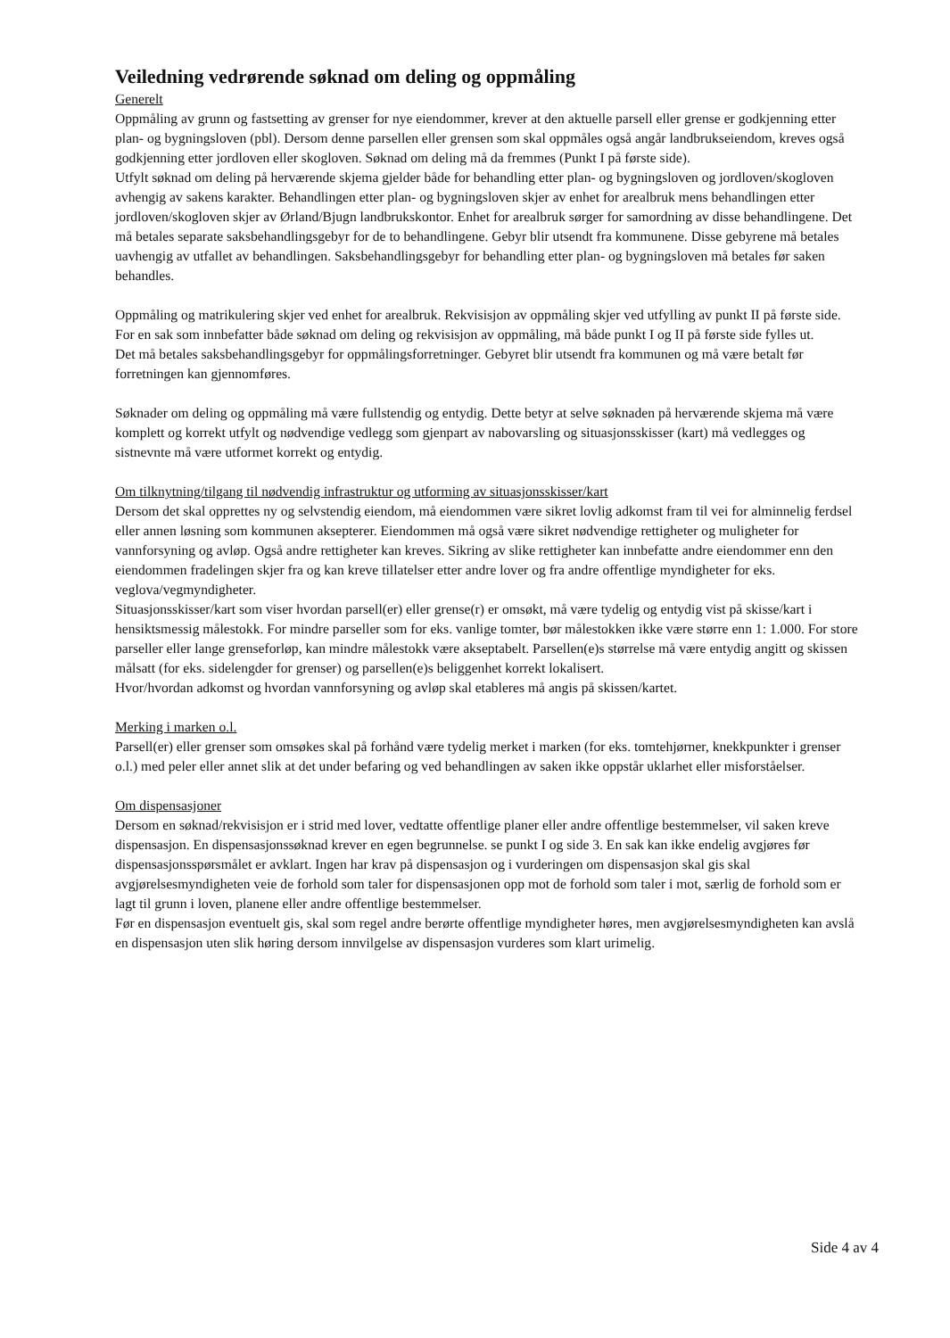Veiledning vedrørende søknad om deling og oppmåling
Generelt
Oppmåling av grunn og fastsetting av grenser for nye eiendommer, krever at den aktuelle parsell eller grense er godkjenning etter plan- og bygningsloven (pbl). Dersom denne parsellen eller grensen som skal oppmåles også angår landbrukseiendom, kreves også godkjenning etter jordloven eller skogloven. Søknad om deling må da fremmes (Punkt I på første side).
Utfylt søknad om deling på herværende skjema gjelder både for behandling etter plan- og bygningsloven og jordloven/skogloven avhengig av sakens karakter. Behandlingen etter plan- og bygningsloven skjer av enhet for arealbruk mens behandlingen etter jordloven/skogloven skjer av Ørland/Bjugn landbrukskontor. Enhet for arealbruk sørger for samordning av disse behandlingene. Det må betales separate saksbehandlingsgebyr for de to behandlingene. Gebyr blir utsendt fra kommunene. Disse gebyrene må betales uavhengig av utfallet av behandlingen. Saksbehandlingsgebyr for behandling etter plan- og bygningsloven må betales før saken behandles.
Oppmåling og matrikulering skjer ved enhet for arealbruk. Rekvisisjon av oppmåling skjer ved utfylling av punkt II på første side. For en sak som innbefatter både søknad om deling og rekvisisjon av oppmåling, må både punkt I og II på første side fylles ut.
Det må betales saksbehandlingsgebyr for oppmålingsforretninger. Gebyret blir utsendt fra kommunen og må være betalt før forretningen kan gjennomføres.
Søknader om deling og oppmåling må være fullstendig og entydig. Dette betyr at selve søknaden på herværende skjema må være komplett og korrekt utfylt og nødvendige vedlegg som gjenpart av nabovarsling og situasjonsskisser (kart) må vedlegges og sistnevnte må være utformet korrekt og entydig.
Om tilknytning/tilgang til nødvendig infrastruktur og utforming av situasjonsskisser/kart
Dersom det skal opprettes ny og selvstendig eiendom, må eiendommen være sikret lovlig adkomst fram til vei for alminnelig ferdsel eller annen løsning som kommunen aksepterer. Eiendommen må også være sikret nødvendige rettigheter og muligheter for vannforsyning og avløp. Også andre rettigheter kan kreves. Sikring av slike rettigheter kan innbefatte andre eiendommer enn den eiendommen fradelingen skjer fra og kan kreve tillatelser etter andre lover og fra andre offentlige myndigheter for eks. veglova/vegmyndigheter.
Situasjonsskisser/kart som viser hvordan parsell(er) eller grense(r) er omsøkt, må være tydelig og entydig vist på skisse/kart i hensiktsmessig målestokk. For mindre parseller som for eks. vanlige tomter, bør målestokken ikke være større enn 1: 1.000. For store parseller eller lange grenseforløp, kan mindre målestokk være akseptabelt. Parsellen(e)s størrelse må være entydig angitt og skissen målsatt (for eks. sidelengder for grenser) og parsellen(e)s beliggenhet korrekt lokalisert.
Hvor/hvordan adkomst og hvordan vannforsyning og avløp skal etableres må angis på skissen/kartet.
Merking i marken o.l.
Parsell(er) eller grenser som omsøkes skal på forhånd være tydelig merket i marken (for eks. tomtehjørner, knekkpunkter i grenser o.l.) med peler eller annet slik at det under befaring og ved behandlingen av saken ikke oppstår uklarhet eller misforståelser.
Om dispensasjoner
Dersom en søknad/rekvisisjon er i strid med lover, vedtatte offentlige planer eller andre offentlige bestemmelser, vil saken kreve dispensasjon. En dispensasjonssøknad krever en egen begrunnelse. se punkt I og side 3. En sak kan ikke endelig avgjøres før dispensasjonsspørsmålet er avklart. Ingen har krav på dispensasjon og i vurderingen om dispensasjon skal gis skal avgjørelsesmyndigheten veie de forhold som taler for dispensasjonen opp mot de forhold som taler i mot, særlig de forhold som er lagt til grunn i loven, planene eller andre offentlige bestemmelser.
Før en dispensasjon eventuelt gis, skal som regel andre berørte offentlige myndigheter høres, men avgjørelsesmyndigheten kan avslå en dispensasjon uten slik høring dersom innvilgelse av dispensasjon vurderes som klart urimelig.
Side 4 av 4